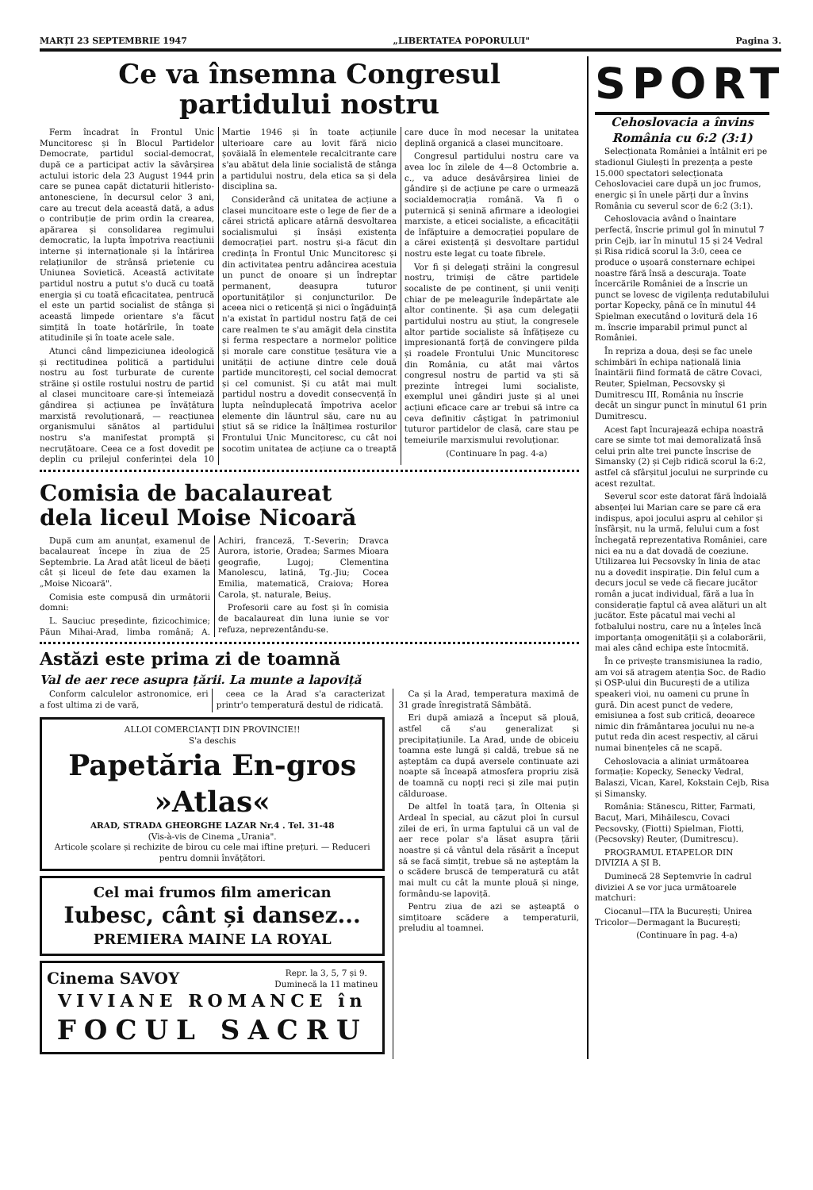MARȚI 23 SEPTEMBRIE 1947 „LIBERTATEA POPORULUI" Pagina 3.
Ce va însemna Congresul
partidului nostru
Ferm încadrat în Frontul Unic Muncitoresc și în Blocul Partidelor Democrate, partidul social-democrat, după ce a participat activ la săvârșirea actului istoric dela 23 August 1944 prin care se punea capăt dictaturii hitleristo-antonesciene, în decursul celor 3 ani, care au trecut dela această dată, a adus o contribuție de prim ordin la crearea, apărarea și consolidarea regimului democratic, la lupta împotriva reacțiunii interne și internaționale și la întărirea relațiunilor de strânsă prietenie cu Uniunea Sovietică. Această activitate partidul nostru a putut s'o ducă cu toată energia și cu toată eficacitatea, pentrucă el este un partid socialist de stânga și această limpede orientare s'a făcut simțită în toate hotărîrile, în toate atitudinile și în toate acele sale.
Atunci când limpeziciunea ideologică și rectitudinea politică a partidului nostru au fost turburate de curente străine și ostile rostului nostru de partid al clasei muncitoare care-și întemeiază gândirea și acțiunea pe învățătura marxistă revoluționară, — reacțiunea organismului sănătos al partidului nostru s'a manifestat promptă și necruțătoare. Ceea ce a fost dovedit pe deplin cu prilejul conferinței dela 10 Martie 1946 și în toate acțiunile ulterioare care au lovit fără nicio șovăială în elementele recalcitrante care s'au abătut dela linie socialistă de stânga a partidului nostru, dela etica sa și dela disciplina sa.
Considerând că unitatea de acțiune a clasei muncitoare este o lege de fier de a cărei strictă aplicare atârnă desvoltarea socialismului și însăși existența democrației part. nostru și-a făcut din credința în Frontul Unic Muncitoresc și din activitatea pentru adâncirea acestuia un punct de onoare și un îndreptar permanent, deasupra tuturor oportunităților și conjuncturilor. De aceea nici o reticență și nici o îngăduință n'a existat în partidul nostru față de cei care realmen te s'au amăgit dela cinstita și ferma respectare a normelor politice și morale care constitue țesătura vie a unității de acțiune dintre cele două partide muncitorești, cel social democrat și cel comunist. Și cu atât mai mult partidul nostru a dovedit consecvență în lupta neînduplecată împotriva acelor elemente din lăuntrul său, care nu au știut să se ridice la înălțimea rosturilor Frontului Unic Muncitoresc, cu cât noi socotim unitatea de acțiune ca o treaptă care duce în mod necesar la unitatea deplină organică a clasei muncitoare.
Congresul partidului nostru care va avea loc în zilele de 4—8 Octombrie a. c., va aduce desăvârșirea liniei de gândire și de acțiune pe care o urmează socialdemocrația română. Va fi o puternică și senină afirmare a ideologiei marxiste, a eticei socialiste, a eficacității de înfăptuire a democrației populare de a cărei existență și desvoltare partidul nostru este legat cu toate fibrele.
Vor fi și delegați străini la congresul nostru, trimiși de către partidele socaliste de pe continent, și unii veniți chiar de pe meleagurile îndepărtate ale altor continente. Și așa cum delegații partidului nostru au știut, la congresele altor partide socialiste să înfățișeze cu impresionantă forță de convingere pilda și roadele Frontului Unic Muncitoresc din România, cu atât mai vârtos congresul nostru de partid va ști să prezinte întregei lumi socialiste, exemplul unei gândiri juste și al unei acțiuni eficace care ar trebui să intre ca ceva definitiv câștigat în patrimoniul tuturor partidelor de clasă, care stau pe temeiurile marxismului revoluționar.
(Continuare în pag. 4-a)
Comisia de bacalaureat dela liceul Moise Nicoară
După cum am anunțat, examenul de bacalaureat începe în ziua de 25 Septembrie. La Arad atât liceul de băeți cât și liceul de fete dau examen la „Moise Nicoară".
Comisia este compusă din următorii domni:
L. Sauciuc președinte, fizicochimice; Păun Mihai-Arad, limba română; A. Achiri, franceză, T.-Severin; Dravca Aurora, istorie, Oradea; Sarmes Mioara geografie, Lugoj; Clementina Manolescu, latină, Tg.-Jiu; Cocea Emilia, matematică, Craiova; Horea Carola, șt. naturale, Beiuș.
Profesorii care au fost și în comisia de bacalaureat din luna iunie se vor refuza, neprezentându-se.
Astăzi este prima zi de toamnă
Val de aer rece asupra țării. La munte a lapoviță
Conform calculelor astronomice, eri a fost ultima zi de vară,
ceea ce la Arad s'a caracterizat printr'o temperatură destul de ridicată.
ALLOI COMERCIANȚI DIN PROVINCIE!!
S'a deschis
Papetăria En-gros »Atlas«
ARAD, STRADA GHEORGHE LAZAR Nr.4 . Tel. 31-48
(Vis-à-vis de Cinema „Urania".
Articole școlare și rechizite de birou cu cele mai iftine prețuri. — Reduceri pentru domnii învățători.
Cel mai frumos film american
Iubesc, cânt și dansez...
PREMIERA MAINE LA ROYAL
Cinema SAVOY Repr. la 3, 5, 7 și 9.
Duminecă la 11 matineu
VIVIANE ROMANCE în
FOCUL SACRU
Ca și la Arad, temperatura maximă de 31 grade înregistrată Sâmbătă.
Eri după amiază a început să plouă, astfel că s'au generalizat și precipitațiunile. La Arad, unde de obiceiu toamna este lungă și caldă, trebue să ne așteptăm ca după aversele continuate azi noapte să înceapă atmosfera propriu zisă de toamnă cu nopți reci și zile mai puțin călduroase.
De altfel în toată țara, în Oltenia și Ardeal în special, au căzut ploi în cursul zilei de eri, în urma faptului că un val de aer rece polar s'a lăsat asupra țării noastre și că vântul dela răsărit a început să se facă simțit, trebue să ne așteptăm la o scădere bruscă de temperatură cu atât mai mult cu cât la munte plouă și ninge, formându-se lapoviță.
Pentru ziua de azi se așteaptă o simțitoare scădere a temperaturii, preludiu al toamnei.
SPORT
Cehoslovacia a învins România cu 6:2 (3:1)
Selecționata României a întâlnit eri pe stadionul Giulești în prezența a peste 15.000 spectatori selecționata Cehoslovaciei care după un joc frumos, energic și în unele părți dur a învins România cu severul scor de 6:2 (3:1).
Cehoslovacia având o înaintare perfectă, înscrie primul gol în minutul 7 prin Cejb, iar în minutul 15 și 24 Vedral și Risa ridică scorul la 3:0, ceea ce produce o ușoară consternare echipei noastre fără însă a descuraja. Toate încercările României de a înscrie un punct se lovesc de vigilența redutabilului portar Kopecky, până ce în minutul 44 Spielman executând o lovitură dela 16 m. înscrie imparabil primul punct al României.
În repriza a doua, deși se fac unele schimbări în echipa națională linia înaintării fiind formată de către Covaci, Reuter, Spielman, Pecsovsky și Dumitrescu III, România nu înscrie decât un singur punct în minutul 61 prin Dumitrescu.
Acest fapt încurajează echipa noastră care se simte tot mai demoralizată însă celui prin alte trei puncte înscrise de Simansky (2) și Cejb ridică scorul la 6:2, astfel că sfârșitul jocului ne surprinde cu acest rezultat.
Severul scor este datorat fără îndoială absenței lui Marian care se pare că era indispus, apoi jocului aspru al cehilor și însfârșit, nu la urmă, felului cum a fost închegată reprezentativa României, care nici ea nu a dat dovadă de coeziune. Utilizarea lui Pecsovsky în linia de atac nu a dovedit inspirație. Din felul cum a decurs jocul se vede că fiecare jucător român a jucat individual, fără a lua în considerație faptul că avea alături un alt jucător. Este păcatul mai vechi al fotbalului nostru, care nu a înțeles încă importanța omogenității și a colaborării, mai ales când echipa este întocmită.
În ce privește transmisiunea la radio, am voi să atragem atenția Soc. de Radio și OSP-ului din București de a utiliza speakeri vioi, nu oameni cu prune în gură. Din acest punct de vedere, emisiunea a fost sub critică, deoarece nimic din frământarea jocului nu ne-a putut reda din acest respectiv, al cărui numai binențeles că ne scapă.
Cehoslovacia a aliniat următoarea formație: Kopecky, Senecky Vedral, Balaszi, Vican, Karel, Kokstain Cejb, Risa și Simansky.
România: Stănescu, Ritter, Farmati, Bacuț, Mari, Mihăilescu, Covaci Pecsovsky, (Fiotti) Spielman, Fiotti, (Pecsovsky) Reuter, (Dumitrescu).
PROGRAMUL ETAPELOR DIN DIVIZIA A ȘI B.
Duminecă 28 Septemvrie în cadrul diviziei A se vor juca următoarele matchuri:
Ciocanul—ITA la București; Unirea Tricolor—Dermagant la București;
(Continuare în pag. 4-a)